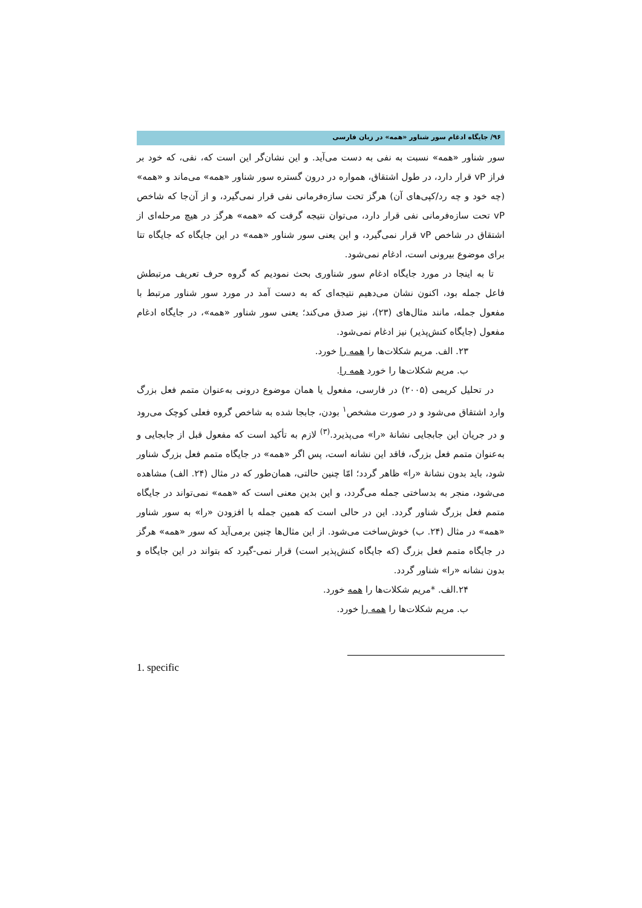۹۶/ جایگاه ادغام سور شناور «همه» در زبان فارسی
سور شناور «همه» نسبت به نفی به دست می‌آید. و این نشان‌گر این است که، نفی، که خود بر فراز vP قرار دارد، در طول اشتقاق، همواره در درون گستره سور شناور «همه» می‌ماند و «همه» (چه خود و چه رد/کپی‌های آن) هرگز تحت سازه‌فرمانی نفی قرار نمی‌گیرد، و از آن‌جا که شاخص vP تحت سازه‌فرمانی نفی قرار دارد، می‌توان نتیجه گرفت که «همه» هرگز در هیچ مرحله‌ای از اشتقاق در شاخص vP قرار نمی‌گیرد، و این یعنی سور شناور «همه» در این جایگاه که جایگاه تتا برای موضوع بیرونی است، ادغام نمی‌شود.
تا به اینجا در مورد جایگاه ادغام سور شناوری بحث نمودیم که گروه حرف تعریف مرتبطش فاعل جمله بود، اکنون نشان می‌دهیم نتیجه‌ای که به دست آمد در مورد سور شناور مرتبط با مفعول جمله، مانند مثال‌های (۲۳)، نیز صدق می‌کند؛ یعنی سور شناور «همه»، در جایگاه ادغام مفعول (جایگاه کنش‌پذیر) نیز ادغام نمی‌شود.
۲۳. الف. مریم شکلات‌ها را همه را خورد.
ب. مریم شکلات‌ها را خورد همه را.
در تحلیل کریمی (۲۰۰۵) در فارسی، مفعول یا همان موضوع درونی به‌عنوان متمم فعل بزرگ وارد اشتقاق می‌شود و در صورت مشخص<sup>۱</sup> بودن، جابجا شده به شاخص گروه فعلی کوچک می‌رود و در جریان این جابجایی نشانهٔ «را» می‌پذیرد.<sup>(۳)</sup> لازم به تأکید است که مفعول قبل از جابجایی و به‌عنوان متمم فعل بزرگ، فاقد این نشانه است، پس اگر «همه» در جایگاه متمم فعل بزرگ شناور شود، باید بدون نشانهٔ «را» ظاهر گردد؛ امّا چنین حالتی، همان‌طور که در مثال (۲۴. الف) مشاهده می‌شود، منجر به بدساختی جمله می‌گردد، و این بدین معنی است که «همه» نمی‌تواند در جایگاه متمم فعل بزرگ شناور گردد. این در حالی است که همین جمله با افزودن «را» به سور شناور «همه» در مثال (۲۴. ب) خوش‌ساخت می‌شود. از این مثال‌ها چنین برمی‌آید که سور «همه» هرگز در جایگاه متمم فعل بزرگ (که جایگاه کنش‌پذیر است) قرار نمی-گیرد که بتواند در این جایگاه و بدون نشانه «را» شناور گردد.
۲۴.الف. *مریم شکلات‌ها را همه خورد.
ب. مریم شکلات‌ها را همه را خورد.
1. specific